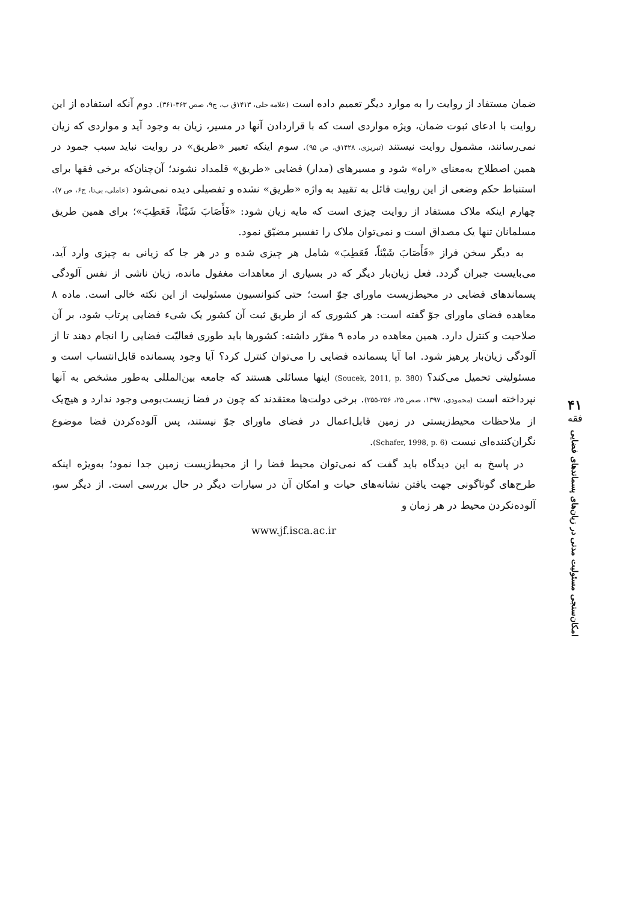۴۱
فقه
امکان‌سنجی مسئولیت مدنی در زیان‌های پسماندهای فضایی
ضمان مستفاد از روایت را به موارد دیگر تعمیم داده است (علامه حلی، ۱۴۱۳ق ب، ج۹، صص ۳۶۳-۳۶۱). دوم آنکه استفاده از این روایت با ادعای ثبوت ضمان، ویژه مواردی است که با قراردادن آنها در مسیر، زیان به وجود آید و مواردی که زیان نمی‌رسانند، مشمول روایت نیستند (تبریزی، ۱۴۲۸ق، ص ۹۵). سوم اینکه تعبیر «طریق» در روایت نباید سبب جمود در همین اصطلاح به‌معنای «راه» شود و مسیرهای (مدار) فضایی «طریق» قلمداد نشوند؛ آن‌چنان‌که برخی فقها برای استنباط حکم وضعی از این روایت قائل به تقیید به واژه «طریق» نشده و تفصیلی دیده نمی‌شود (عاملی، بی‌تا، ج۶، ص ۷). چهارم اینکه ملاک مستفاد از روایت چیزی است که مایه زیان شود: «فَأَصَابَ شَيْئاً، فَعَطِبَ»؛ برای همین طریق مسلمانان تنها یک مصداق است و نمی‌توان ملاک را تفسیر مضیّق نمود.
به دیگر سخن فراز «فَأَصَابَ شَيْئاً، فَعَطِبَ» شامل هر چیزی شده و در هر جا که زیانی به چیزی وارد آید، می‌بایست جبران گردد. فعل زیان‌بار دیگر که در بسیاری از معاهدات مغفول مانده، زیان ناشی از نفس آلودگی پسماندهای فضایی در محیط‌زیست ماورای جوّ است؛ حتی کنوانسیون مسئولیت از این نکته خالی است. ماده ۸ معاهده فضای ماورای جوّ گفته است: هر کشوری که از طریق ثبت آن کشور یک شیء فضایی پرتاب شود، بر آن صلاحیت و کنترل دارد. همین معاهده در ماده ۹ مقرّر داشته: کشورها باید طوری فعالیّت فضایی را انجام دهند تا از آلودگی زیان‌بار پرهیز شود. اما آیا پسمانده فضایی را می‌توان کنترل کرد؟ آیا وجود پسمانده قابل‌انتساب است و مسئولیتی تحمیل می‌کند؟ (Soucek, 2011, p. 380) اینها مسائلی هستند که جامعه بین‌المللی به‌طور مشخص به آنها نپرداخته است (محمودی، ۱۳۹۷، صص ۲۵، ۲۵۶-۲۵۵). برخی دولت‌ها معتقدند که چون در فضا زیست‌بومی وجود ندارد و هیچ‌یک از ملاحظات محیط‌زیستی در زمین قابل‌اعمال در فضای ماورای جوّ نیستند، پس آلوده‌کردن فضا موضوع نگران‌کننده‌ای نیست (Schafer, 1998, p. 6).
در پاسخ به این دیدگاه باید گفت که نمی‌توان محیط فضا را از محیط‌زیست زمین جدا نمود؛ به‌ویژه اینکه طرح‌های گوناگونی جهت یافتن نشانه‌های حیات و امکان آن در سیارات دیگر در حال بررسی است. از دیگر سو، آلوده‌نکردن محیط در هر زمان و
www.jf.isca.ac.ir